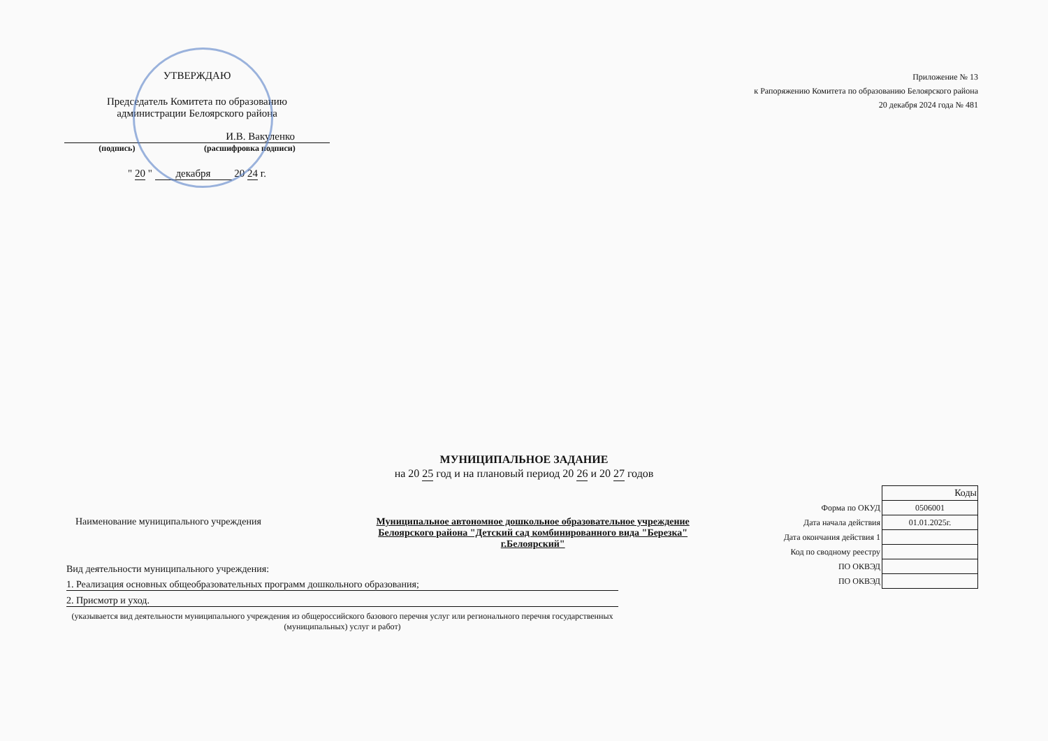УТВЕРЖДАЮ
Председатель Комитета по образованию
администрации Белоярского района
И.В. Вакуленко
(подпись) (расшифровка подписи)
" 20 " декабря 20 24 г.
Приложение № 13
к Рапоряжению Комитета по образованию Белоярского района
20 декабря 2024 года № 481
МУНИЦИПАЛЬНОЕ ЗАДАНИЕ
на 20 25 год и на плановый период 20 26 и 20 27 годов
Наименование муниципального учреждения Муниципальное автономное дошкольное образовательное учреждение
Белоярского района "Детский сад комбинированного вида "Березка" г.Белоярский"
Вид деятельности муниципального учреждения:
1. Реализация основных общеобразовательных программ дошкольного образования;
2. Присмотр и уход.
(указывается вид деятельности муниципального учреждения из общероссийского базового перечня услуг или регионального перечня государственных (муниципальных) услуг и работ)
| | Коды |
| Форма по ОКУД | 0506001 |
| Дата начала действия | 01.01.2025г. |
| Дата окончания действия 1 | |
| Код по сводному реестру | |
| ПО ОКВЭД | |
| ПО ОКВЭД | |